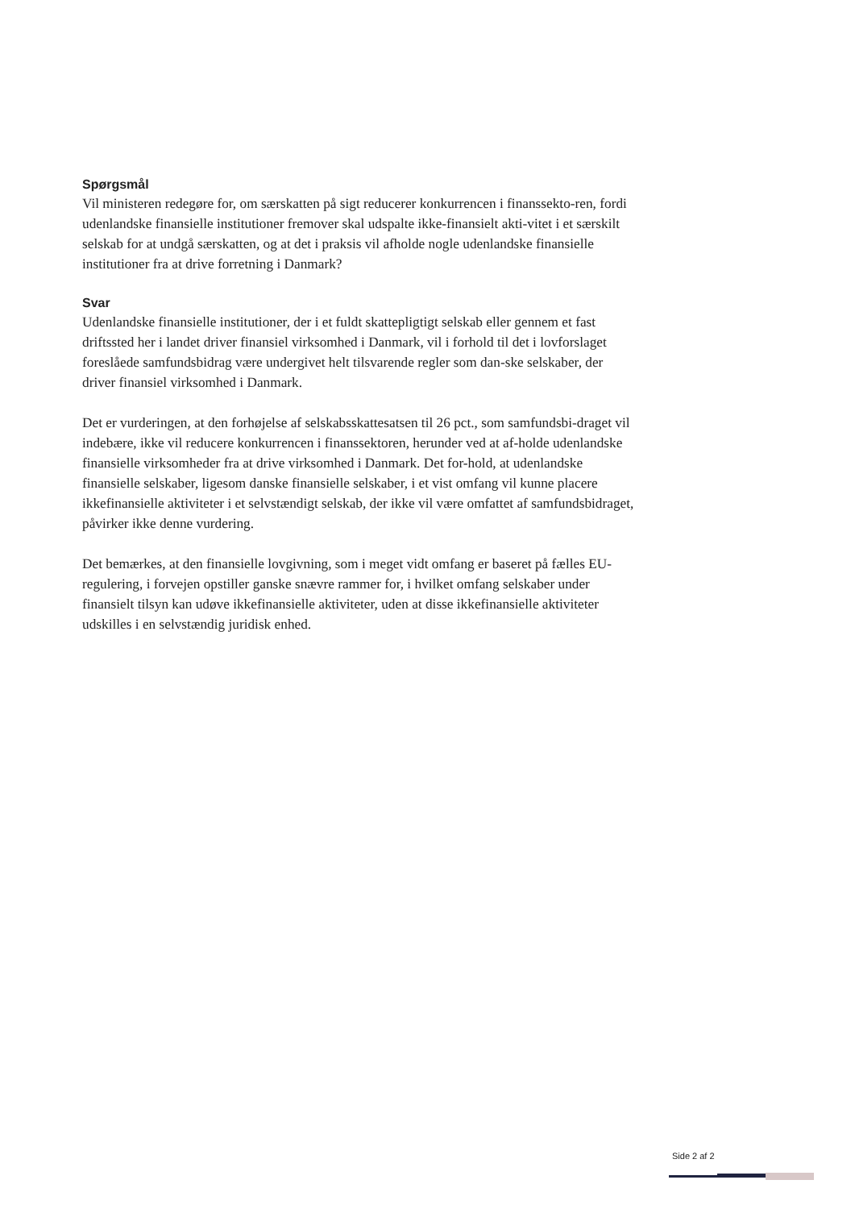Spørgsmål
Vil ministeren redegøre for, om særskatten på sigt reducerer konkurrencen i finanssekto-ren, fordi udenlandske finansielle institutioner fremover skal udspalte ikke-finansielt akti-vitet i et særskilt selskab for at undgå særskatten, og at det i praksis vil afholde nogle udenlandske finansielle institutioner fra at drive forretning i Danmark?
Svar
Udenlandske finansielle institutioner, der i et fuldt skattepligtigt selskab eller gennem et fast driftssted her i landet driver finansiel virksomhed i Danmark, vil i forhold til det i lovforslaget foreslåede samfundsbidrag være undergivet helt tilsvarende regler som dan-ske selskaber, der driver finansiel virksomhed i Danmark.
Det er vurderingen, at den forhøjelse af selskabsskattesatsen til 26 pct., som samfundsbi-draget vil indebære, ikke vil reducere konkurrencen i finanssektoren, herunder ved at af-holde udenlandske finansielle virksomheder fra at drive virksomhed i Danmark. Det for-hold, at udenlandske finansielle selskaber, ligesom danske finansielle selskaber, i et vist omfang vil kunne placere ikkefinansielle aktiviteter i et selvstændigt selskab, der ikke vil være omfattet af samfundsbidraget, påvirker ikke denne vurdering.
Det bemærkes, at den finansielle lovgivning, som i meget vidt omfang er baseret på fælles EU-regulering, i forvejen opstiller ganske snævre rammer for, i hvilket omfang selskaber under finansielt tilsyn kan udøve ikkefinansielle aktiviteter, uden at disse ikkefinansielle aktiviteter udskilles i en selvstændig juridisk enhed.
Side 2 af 2